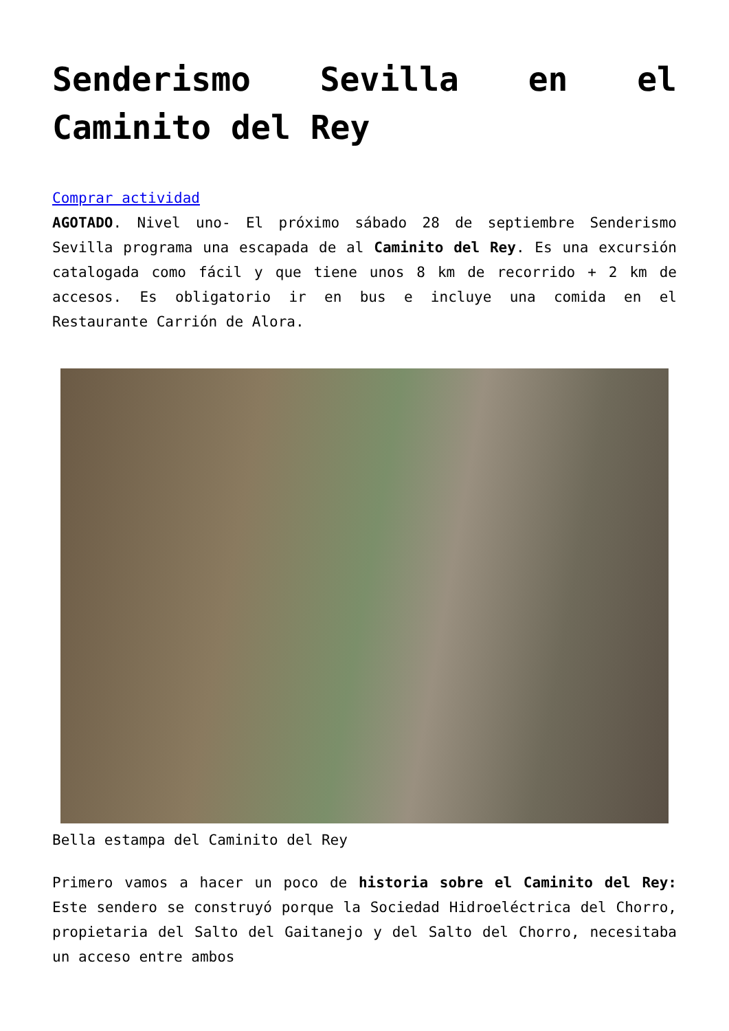Senderismo Sevilla en el Caminito del Rey
Comprar actividad
AGOTADO. Nivel uno- El próximo sábado 28 de septiembre Senderismo Sevilla programa una escapada de al Caminito del Rey. Es una excursión catalogada como fácil y que tiene unos 8 km de recorrido + 2 km de accesos. Es obligatorio ir en bus e incluye una comida en el Restaurante Carrión de Alora.
Bella estampa del Caminito del Rey
Primero vamos a hacer un poco de historia sobre el Caminito del Rey: Este sendero se construyó porque la Sociedad Hidroeléctrica del Chorro, propietaria del Salto del Gaitanejo y del Salto del Chorro, necesitaba un acceso entre ambos